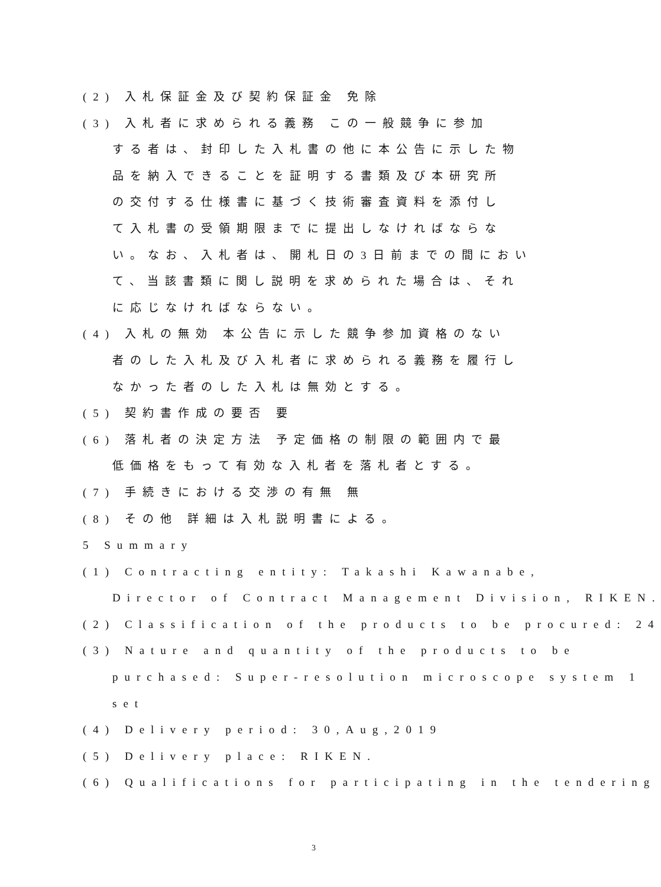(2) 入札保証金及び契約保証金 免除
(3) 入札者に求められる義務 この一般競争に参加
する者は、封印した入札書の他に本公告に示した物
品を納入できることを証明する書類及び本研究所
の交付する仕様書に基づく技術審査資料を添付し
て入札書の受領期限までに提出しなければならな
い。なお、入札者は、開札日の3日前までの間におい
て、当該書類に関し説明を求められた場合は、それ
に応じなければならない。
(4) 入札の無効 本公告に示した競争参加資格のない
者のした入札及び入札者に求められる義務を履行し
なかった者のした入札は無効とする。
(5) 契約書作成の要否 要
(6) 落札者の決定方法 予定価格の制限の範囲内で最
低価格をもって有効な入札者を落札者とする。
(7) 手続きにおける交渉の有無 無
(8) その他 詳細は入札説明書による。
5 Summary
(1) Contracting entity: Takashi Kawanabe,
Director of Contract Management Division, RIKEN.
(2) Classification of the products to be procured: 24
(3) Nature and quantity of the products to be
purchased: Super-resolution microscope system 1
set
(4) Delivery period: 30,Aug,2019
(5) Delivery place: RIKEN.
(6) Qualifications for participating in the tendering
3